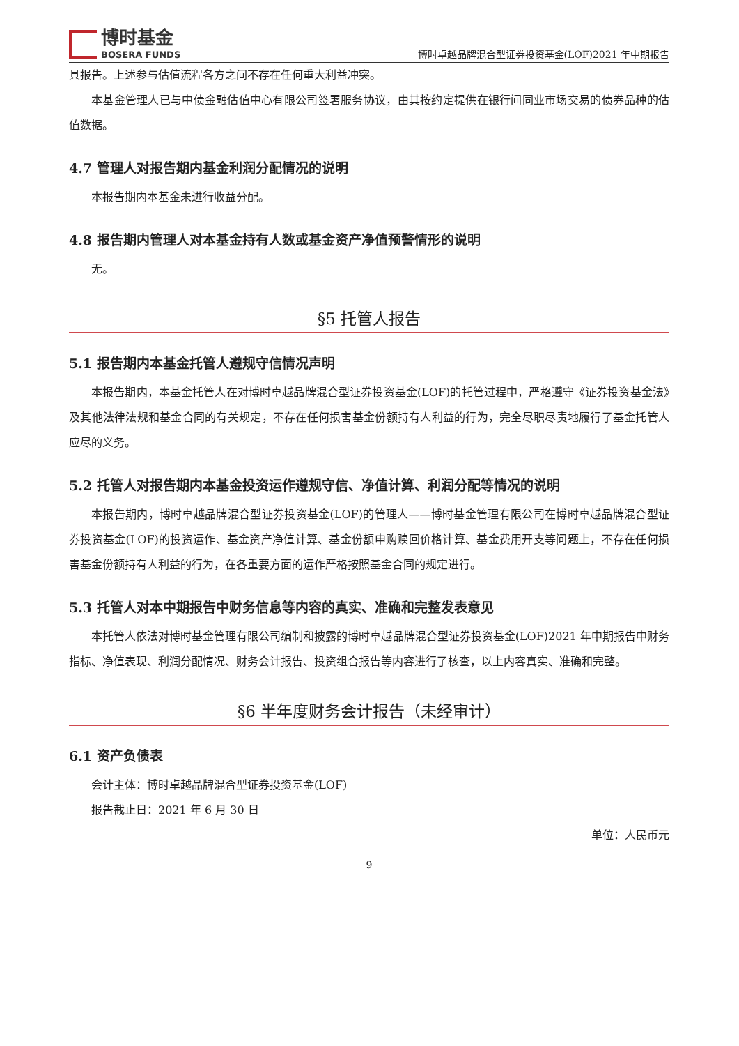博时基金
BOSERA FUNDS
博时卓越品牌混合型证券投资基金(LOF)2021 年中期报告
具报告。上述参与估值流程各方之间不存在任何重大利益冲突。
本基金管理人已与中债金融估值中心有限公司签署服务协议，由其按约定提供在银行间同业市场交易的债券品种的估值数据。
4.7 管理人对报告期内基金利润分配情况的说明
本报告期内本基金未进行收益分配。
4.8 报告期内管理人对本基金持有人数或基金资产净值预警情形的说明
无。
§5 托管人报告
5.1 报告期内本基金托管人遵规守信情况声明
本报告期内，本基金托管人在对博时卓越品牌混合型证券投资基金(LOF)的托管过程中，严格遵守《证券投资基金法》及其他法律法规和基金合同的有关规定，不存在任何损害基金份额持有人利益的行为，完全尽职尽责地履行了基金托管人应尽的义务。
5.2 托管人对报告期内本基金投资运作遵规守信、净值计算、利润分配等情况的说明
本报告期内，博时卓越品牌混合型证券投资基金(LOF)的管理人——博时基金管理有限公司在博时卓越品牌混合型证券投资基金(LOF)的投资运作、基金资产净值计算、基金份额申购赎回价格计算、基金费用开支等问题上，不存在任何损害基金份额持有人利益的行为，在各重要方面的运作严格按照基金合同的规定进行。
5.3 托管人对本中期报告中财务信息等内容的真实、准确和完整发表意见
本托管人依法对博时基金管理有限公司编制和披露的博时卓越品牌混合型证券投资基金(LOF)2021 年中期报告中财务指标、净值表现、利润分配情况、财务会计报告、投资组合报告等内容进行了核查，以上内容真实、准确和完整。
§6 半年度财务会计报告（未经审计）
6.1 资产负债表
会计主体：博时卓越品牌混合型证券投资基金(LOF)
报告截止日：2021 年 6 月 30 日
单位：人民币元
9